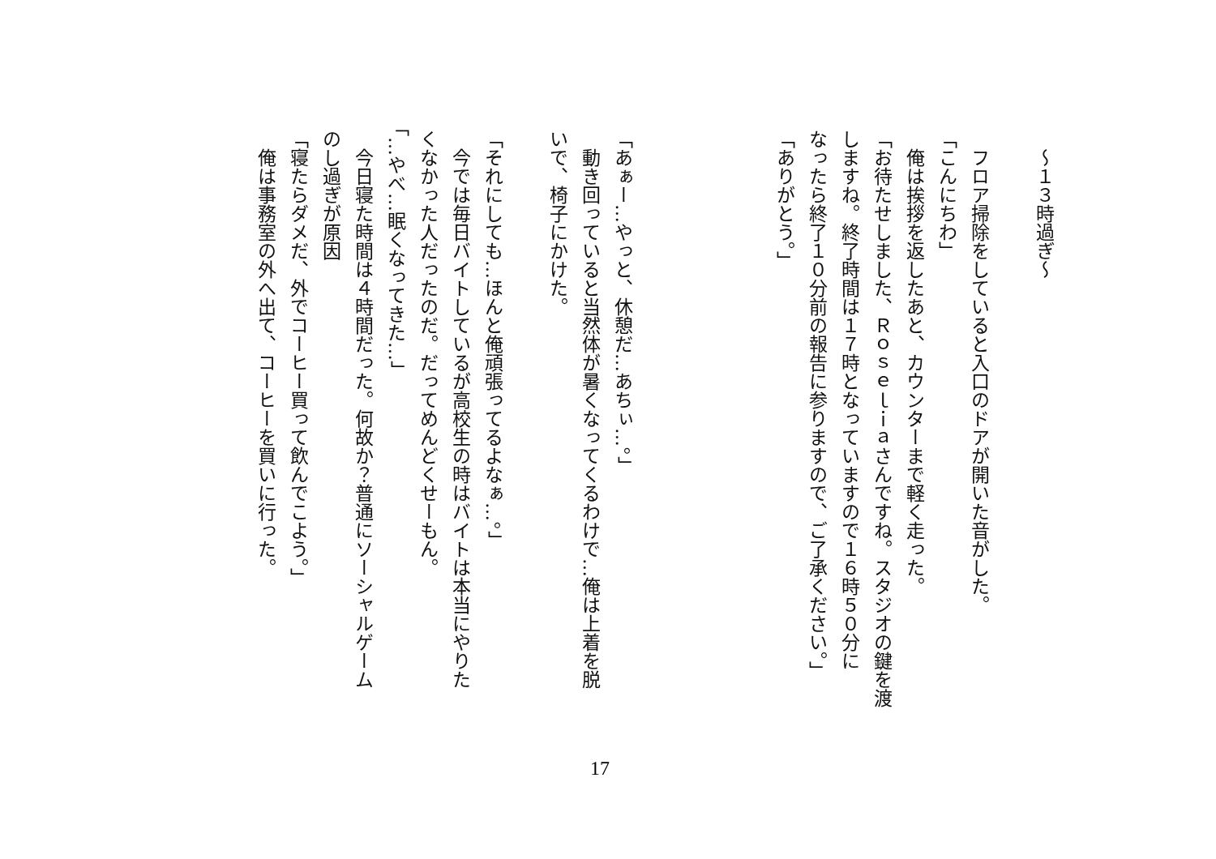～１３時過ぎ～
　フロア掃除をしていると入口のドアが開いた音がした。
「こんにちわ」
　俺は挨拶を返したあと、カウンターまで軽く走った。
「お待たせしました、Ｒｏｓｅｌｉａさんですね。スタジオの鍵を渡
しますね。終了時間は１７時となっていますので１６時５０分に
なったら終了１０分前の報告に参りますので、ご了承ください。」
「ありがとう。」
「あぁー…やっと、休憩だ…あちぃ…。」
　動き回っていると当然体が暑くなってくるわけで…俺は上着を脱
いで、椅子にかけた。
「それにしても…ほんと俺頑張ってるよなぁ…。」
　今では毎日バイトしているが高校生の時はバイトは本当にやりた
くなかった人だったのだ。だってめんどくせーもん。
「…やべ…眠くなってきた…」
　今日寝た時間は４時間だった。何故か？普通にソーシャルゲーム
のし過ぎが原因
「寝たらダメだ、外でコーヒー買って飲んでこよう。」
　俺は事務室の外へ出て、コーヒーを買いに行った。
17